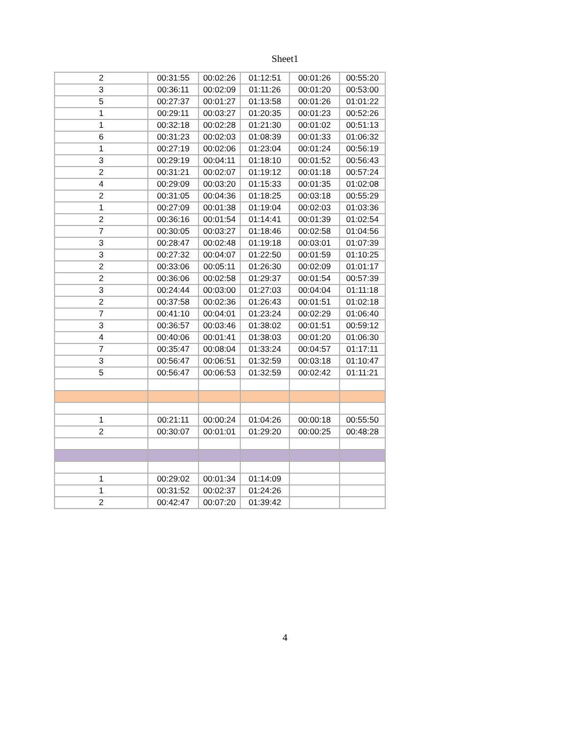Sheet1
| 2 | 00:31:55 | 00:02:26 | 01:12:51 | 00:01:26 | 00:55:20 |
| 3 | 00:36:11 | 00:02:09 | 01:11:26 | 00:01:20 | 00:53:00 |
| 5 | 00:27:37 | 00:01:27 | 01:13:58 | 00:01:26 | 01:01:22 |
| 1 | 00:29:11 | 00:03:27 | 01:20:35 | 00:01:23 | 00:52:26 |
| 1 | 00:32:18 | 00:02:28 | 01:21:30 | 00:01:02 | 00:51:13 |
| 6 | 00:31:23 | 00:02:03 | 01:08:39 | 00:01:33 | 01:06:32 |
| 1 | 00:27:19 | 00:02:06 | 01:23:04 | 00:01:24 | 00:56:19 |
| 3 | 00:29:19 | 00:04:11 | 01:18:10 | 00:01:52 | 00:56:43 |
| 2 | 00:31:21 | 00:02:07 | 01:19:12 | 00:01:18 | 00:57:24 |
| 4 | 00:29:09 | 00:03:20 | 01:15:33 | 00:01:35 | 01:02:08 |
| 2 | 00:31:05 | 00:04:36 | 01:18:25 | 00:03:18 | 00:55:29 |
| 1 | 00:27:09 | 00:01:38 | 01:19:04 | 00:02:03 | 01:03:36 |
| 2 | 00:36:16 | 00:01:54 | 01:14:41 | 00:01:39 | 01:02:54 |
| 7 | 00:30:05 | 00:03:27 | 01:18:46 | 00:02:58 | 01:04:56 |
| 3 | 00:28:47 | 00:02:48 | 01:19:18 | 00:03:01 | 01:07:39 |
| 3 | 00:27:32 | 00:04:07 | 01:22:50 | 00:01:59 | 01:10:25 |
| 2 | 00:33:06 | 00:05:11 | 01:26:30 | 00:02:09 | 01:01:17 |
| 2 | 00:36:06 | 00:02:58 | 01:29:37 | 00:01:54 | 00:57:39 |
| 3 | 00:24:44 | 00:03:00 | 01:27:03 | 00:04:04 | 01:11:18 |
| 2 | 00:37:58 | 00:02:36 | 01:26:43 | 00:01:51 | 01:02:18 |
| 7 | 00:41:10 | 00:04:01 | 01:23:24 | 00:02:29 | 01:06:40 |
| 3 | 00:36:57 | 00:03:46 | 01:38:02 | 00:01:51 | 00:59:12 |
| 4 | 00:40:06 | 00:01:41 | 01:38:03 | 00:01:20 | 01:06:30 |
| 7 | 00:35:47 | 00:08:04 | 01:33:24 | 00:04:57 | 01:17:11 |
| 3 | 00:56:47 | 00:06:51 | 01:32:59 | 00:03:18 | 01:10:47 |
| 5 | 00:56:47 | 00:06:53 | 01:32:59 | 00:02:42 | 01:11:21 |
| 1 | 00:21:11 | 00:00:24 | 01:04:26 | 00:00:18 | 00:55:50 |
| 2 | 00:30:07 | 00:01:01 | 01:29:20 | 00:00:25 | 00:48:28 |
| 1 | 00:29:02 | 00:01:34 | 01:14:09 | | |
| 1 | 00:31:52 | 00:02:37 | 01:24:26 | | |
| 2 | 00:42:47 | 00:07:20 | 01:39:42 | | |
4